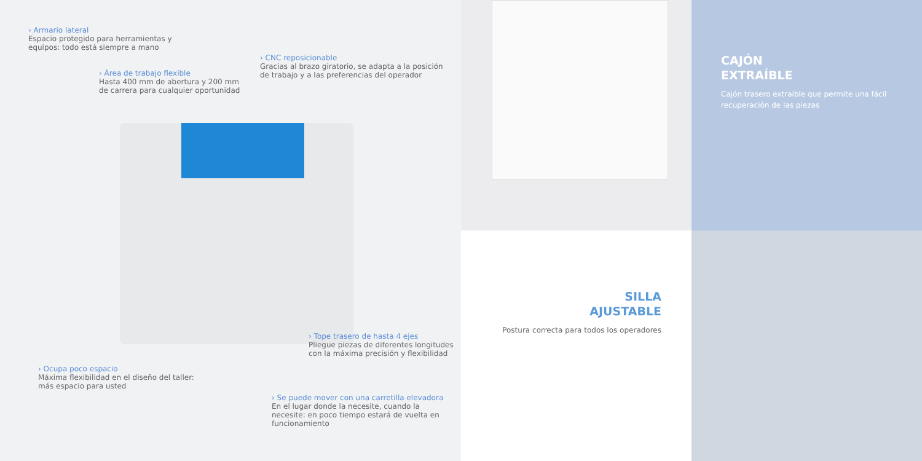› Armario lateral
Espacio protegido para herramientas y equipos: todo está siempre a mano
› CNC reposicionable
Gracias al brazo giratorio, se adapta a la posición de trabajo y a las preferencias del operador
› Área de trabajo flexible
Hasta 400 mm de abertura y 200 mm de carrera para cualquier oportunidad
› Tope trasero de hasta 4 ejes
Pliegue piezas de diferentes longitudes con la máxima precisión y flexibilidad
› Ocupa poco espacio
Máxima flexibilidad en el diseño del taller: más espacio para usted
› Se puede mover con una carretilla elevadora
En el lugar donde la necesite, cuando la necesite: en poco tiempo estará de vuelta en funcionamiento
CAJÓN
EXTRAÍBLE
Cajón trasero extraíble que permite una fácil recuperación de las piezas
SILLA
AJUSTABLE
Postura correcta para todos los operadores